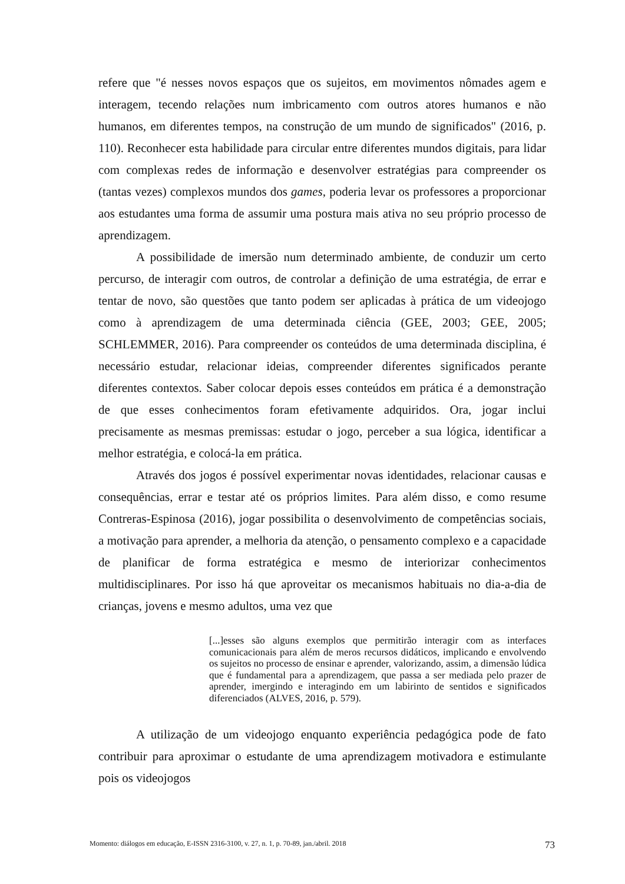refere que "é nesses novos espaços que os sujeitos, em movimentos nômades agem e interagem, tecendo relações num imbricamento com outros atores humanos e não humanos, em diferentes tempos, na construção de um mundo de significados" (2016, p. 110). Reconhecer esta habilidade para circular entre diferentes mundos digitais, para lidar com complexas redes de informação e desenvolver estratégias para compreender os (tantas vezes) complexos mundos dos games, poderia levar os professores a proporcionar aos estudantes uma forma de assumir uma postura mais ativa no seu próprio processo de aprendizagem.
A possibilidade de imersão num determinado ambiente, de conduzir um certo percurso, de interagir com outros, de controlar a definição de uma estratégia, de errar e tentar de novo, são questões que tanto podem ser aplicadas à prática de um videojogo como à aprendizagem de uma determinada ciência (GEE, 2003; GEE, 2005; SCHLEMMER, 2016). Para compreender os conteúdos de uma determinada disciplina, é necessário estudar, relacionar ideias, compreender diferentes significados perante diferentes contextos. Saber colocar depois esses conteúdos em prática é a demonstração de que esses conhecimentos foram efetivamente adquiridos. Ora, jogar inclui precisamente as mesmas premissas: estudar o jogo, perceber a sua lógica, identificar a melhor estratégia, e colocá-la em prática.
Através dos jogos é possível experimentar novas identidades, relacionar causas e consequências, errar e testar até os próprios limites. Para além disso, e como resume Contreras-Espinosa (2016), jogar possibilita o desenvolvimento de competências sociais, a motivação para aprender, a melhoria da atenção, o pensamento complexo e a capacidade de planificar de forma estratégica e mesmo de interiorizar conhecimentos multidisciplinares. Por isso há que aproveitar os mecanismos habituais no dia-a-dia de crianças, jovens e mesmo adultos, uma vez que
[...]esses são alguns exemplos que permitirão interagir com as interfaces comunicacionais para além de meros recursos didáticos, implicando e envolvendo os sujeitos no processo de ensinar e aprender, valorizando, assim, a dimensão lúdica que é fundamental para a aprendizagem, que passa a ser mediada pelo prazer de aprender, imergindo e interagindo em um labirinto de sentidos e significados diferenciados (ALVES, 2016, p. 579).
A utilização de um videojogo enquanto experiência pedagógica pode de fato contribuir para aproximar o estudante de uma aprendizagem motivadora e estimulante pois os videojogos
Momento: diálogos em educação, E-ISSN 2316-3100, v. 27, n. 1, p. 70-89, jan./abril. 2018 73